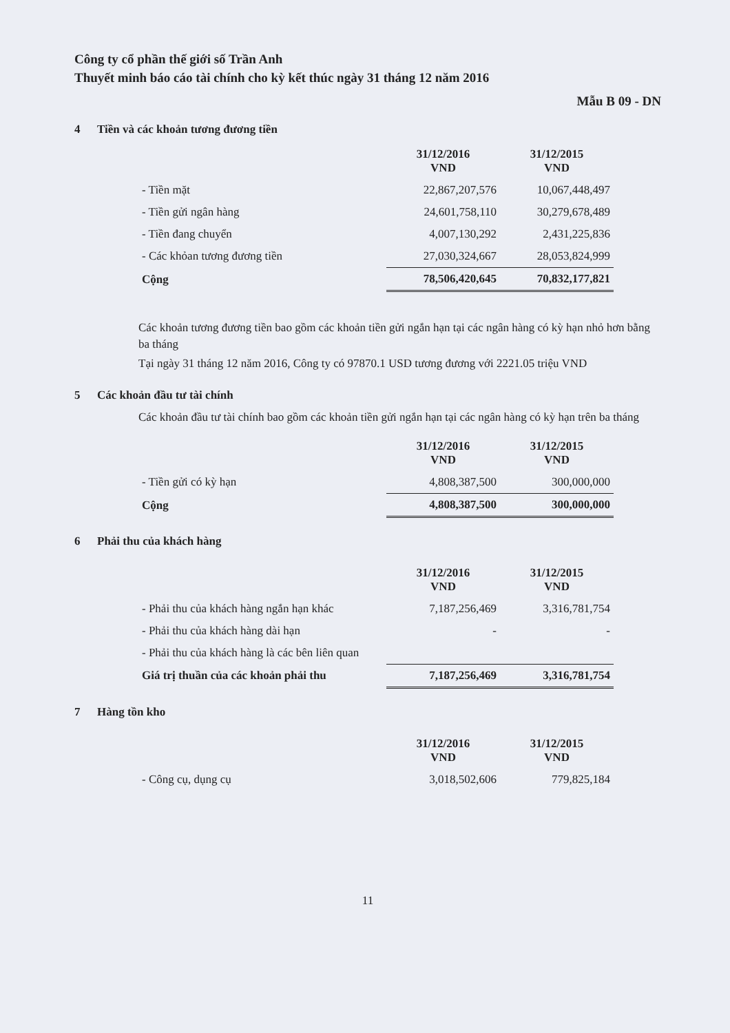Công ty cổ phần thế giới số Trần Anh
Thuyết minh báo cáo tài chính cho kỳ kết thúc ngày 31 tháng 12 năm 2016
Mẫu B 09 - DN
4 Tiền và các khoản tương đương tiền
| | 31/12/2016 VND | 31/12/2015 VND |
| - Tiền mặt | 22,867,207,576 | 10,067,448,497 |
| - Tiền gửi ngân hàng | 24,601,758,110 | 30,279,678,489 |
| - Tiền đang chuyển | 4,007,130,292 | 2,431,225,836 |
| - Các khỏan tương đương tiền | 27,030,324,667 | 28,053,824,999 |
| Cộng | 78,506,420,645 | 70,832,177,821 |
Các khoản tương đương tiền bao gồm các khoản tiền gửi ngắn hạn tại các ngân hàng có kỳ hạn nhỏ hơn bằng ba tháng
Tại ngày 31 tháng 12 năm 2016, Công ty có 97870.1 USD tương đương với 2221.05 triệu VND
5 Các khoản đầu tư tài chính
Các khoản đầu tư tài chính bao gồm các khoản tiền gửi ngắn hạn tại các ngân hàng có kỳ hạn trên ba tháng
| | 31/12/2016 VND | 31/12/2015 VND |
| - Tiền gửi có kỳ hạn | 4,808,387,500 | 300,000,000 |
| Cộng | 4,808,387,500 | 300,000,000 |
6 Phải thu của khách hàng
| | 31/12/2016 VND | 31/12/2015 VND |
| - Phải thu của khách hàng ngắn hạn khác | 7,187,256,469 | 3,316,781,754 |
| - Phải thu của khách hàng dài hạn | - | - |
| - Phải thu của khách hàng là các bên liên quan | | |
| Giá trị thuần của các khoản phải thu | 7,187,256,469 | 3,316,781,754 |
7 Hàng tồn kho
| | 31/12/2016 VND | 31/12/2015 VND |
| - Công cụ, dụng cụ | 3,018,502,606 | 779,825,184 |
11